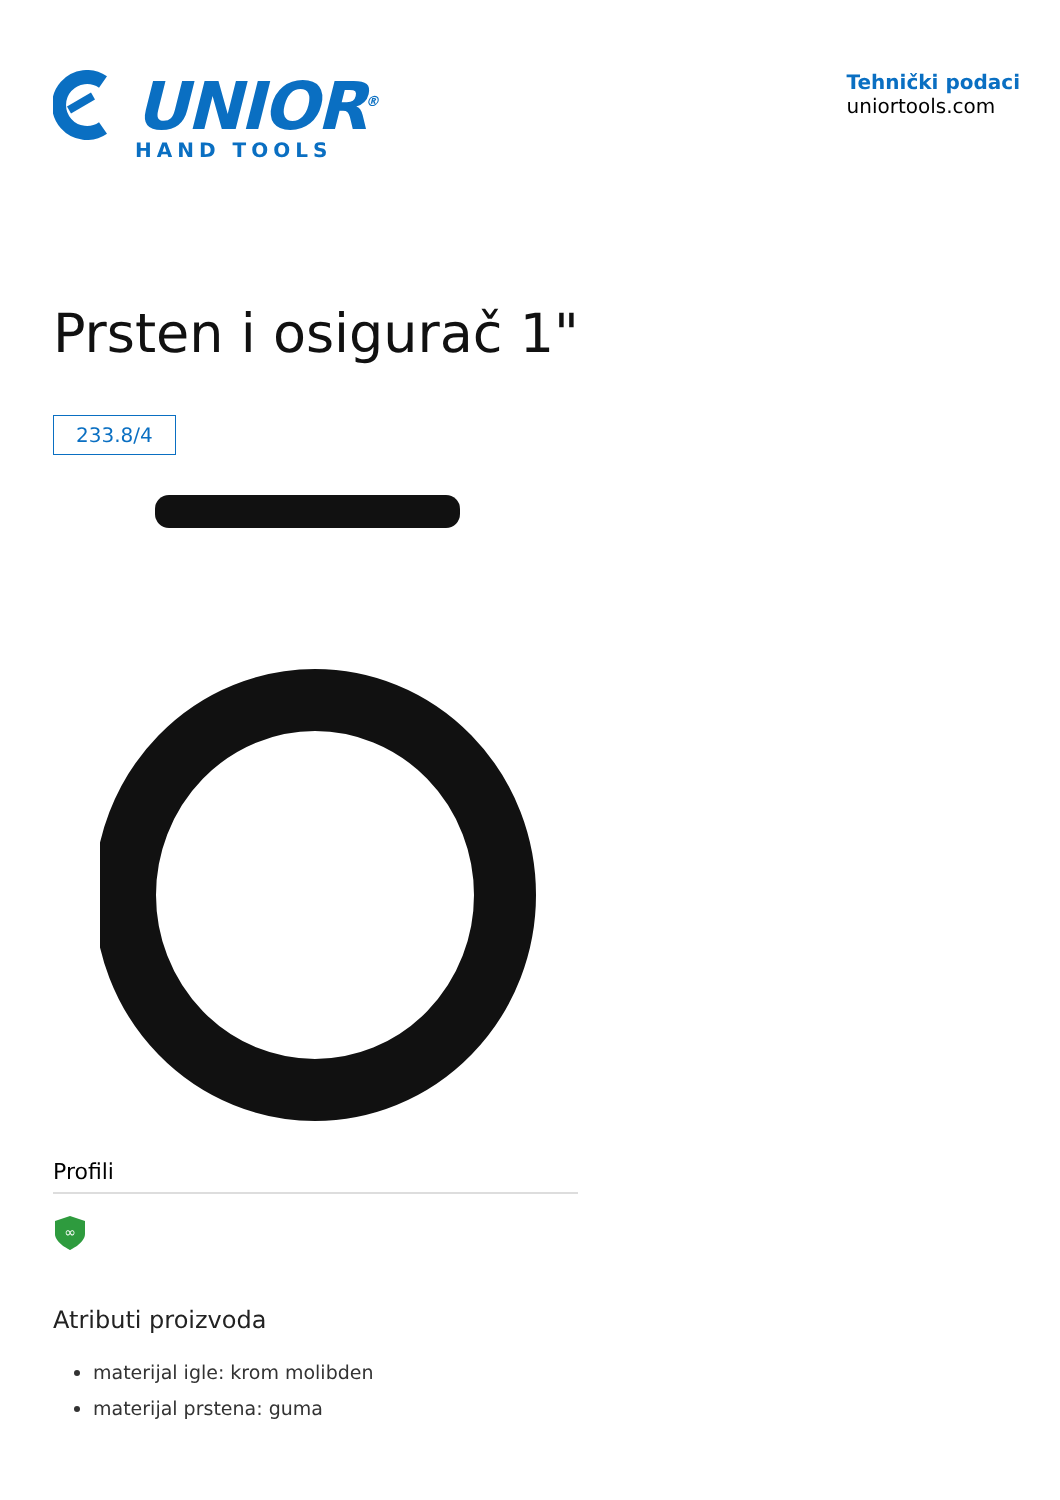UNIOR<sup>®</sup>
HAND TOOLS
Tehnički podaci
uniortools.com
Prsten i osigurač 1"
233.8/4
Profili
∞
Atributi proizvoda
materijal igle: krom molibden
materijal prstena: guma